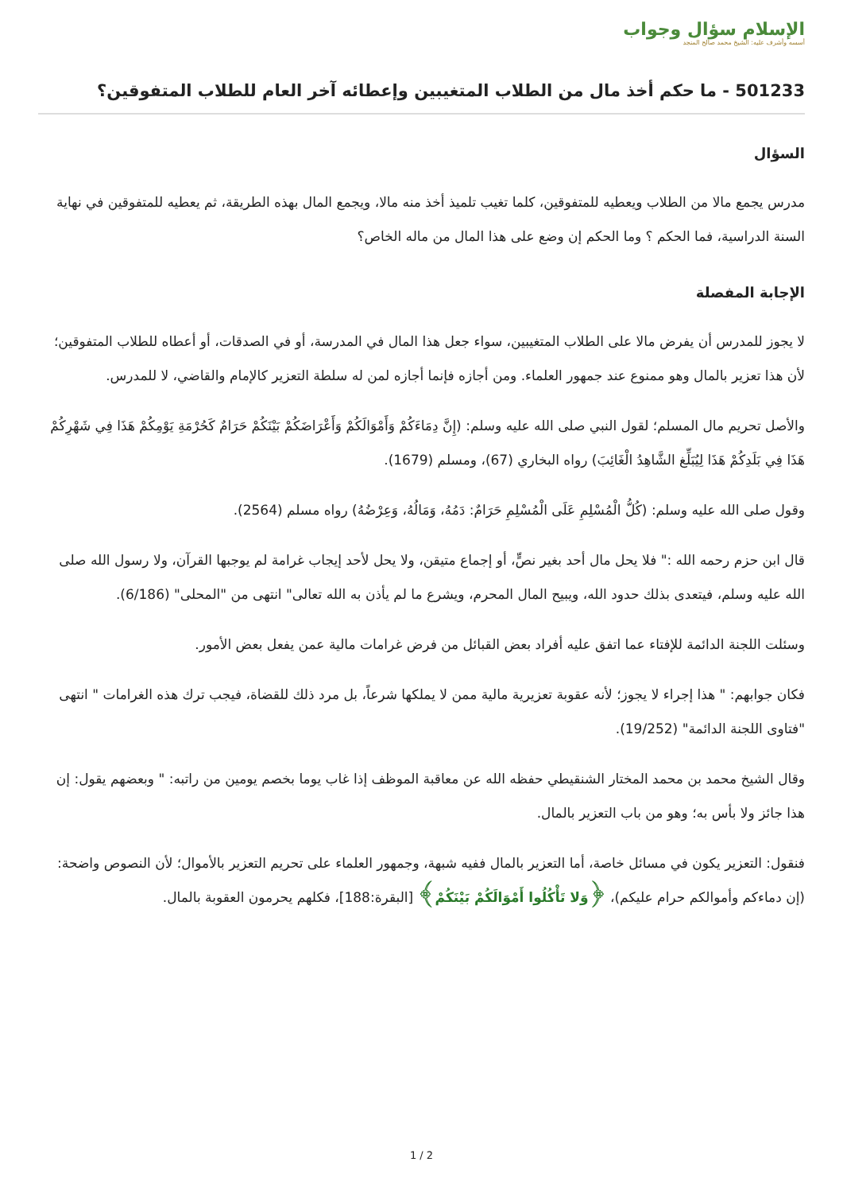الإسلام سؤال وجواب
أسسه وأشرف عليه: الشيخ محمد صالح المنجد
501233 - ما حكم أخذ مال من الطلاب المتغيبين وإعطائه آخر العام للطلاب المتفوقين؟
السؤال
مدرس يجمع مالا من الطلاب ويعطيه للمتفوقين، كلما تغيب تلميذ أخذ منه مالا، ويجمع المال بهذه الطريقة، ثم يعطيه للمتفوقين في نهاية السنة الدراسية، فما الحكم ؟ وما الحكم إن وضع على هذا المال من ماله الخاص؟
الإجابة المفصلة
لا يجوز للمدرس أن يفرض مالا على الطلاب المتغيبين، سواء جعل هذا المال في المدرسة، أو في الصدقات، أو أعطاه للطلاب المتفوقين؛ لأن هذا تعزير بالمال وهو ممنوع عند جمهور العلماء. ومن أجازه فإنما أجازه لمن له سلطة التعزير كالإمام والقاضي، لا للمدرس.
والأصل تحريم مال المسلم؛ لقول النبي صلى الله عليه وسلم: (إِنَّ دِمَاءَكُمْ وَأَمْوَالَكُمْ وَأَعْرَاضَكُمْ بَيْنَكُمْ حَرَامٌ كَحُرْمَةِ يَوْمِكُمْ هَذَا فِي شَهْرِكُمْ هَذَا فِي بَلَدِكُمْ هَذَا لِيُبَلِّغ الشَّاهِدُ الْغَائِبَ) رواه البخاري (67)، ومسلم (1679).
وقول صلى الله عليه وسلم: (كُلُّ الْمُسْلِمِ عَلَى الْمُسْلِمِ حَرَامٌ: دَمُهُ، وَمَالُهُ، وَعِرْضُهُ) رواه مسلم (2564).
قال ابن حزم رحمه الله :" فلا يحل مال أحد بغير نصٍّ، أو إجماع متيقن، ولا يحل لأحد إيجاب غرامة لم يوجبها القرآن، ولا رسول الله صلى الله عليه وسلم، فيتعدى بذلك حدود الله، ويبيح المال المحرم، ويشرع ما لم يأذن به الله تعالى" انتهى من "المحلى" (6/186).
وسئلت اللجنة الدائمة للإفتاء عما اتفق عليه أفراد بعض القبائل من فرض غرامات مالية عمن يفعل بعض الأمور.
فكان جوابهم: " هذا إجراء لا يجوز؛ لأنه عقوبة تعزيرية مالية ممن لا يملكها شرعاً، بل مرد ذلك للقضاة، فيجب ترك هذه الغرامات " انتهى "فتاوى اللجنة الدائمة" (19/252).
وقال الشيخ محمد بن محمد المختار الشنقيطي حفظه الله عن معاقبة الموظف إذا غاب يوما بخصم يومين من راتبه: " وبعضهم يقول: إن هذا جائز ولا بأس به؛ وهو من باب التعزير بالمال.
فنقول: التعزير يكون في مسائل خاصة، أما التعزير بالمال ففيه شبهة، وجمهور العلماء على تحريم التعزير بالأموال؛ لأن النصوص واضحة: (إن دماءكم وأموالكم حرام عليكم)، ﴿وَلا تَأْكُلُوا أَمْوَالَكُمْ بَيْنَكُمْ﴾ [البقرة:188]، فكلهم يحرمون العقوبة بالمال.
1 / 2